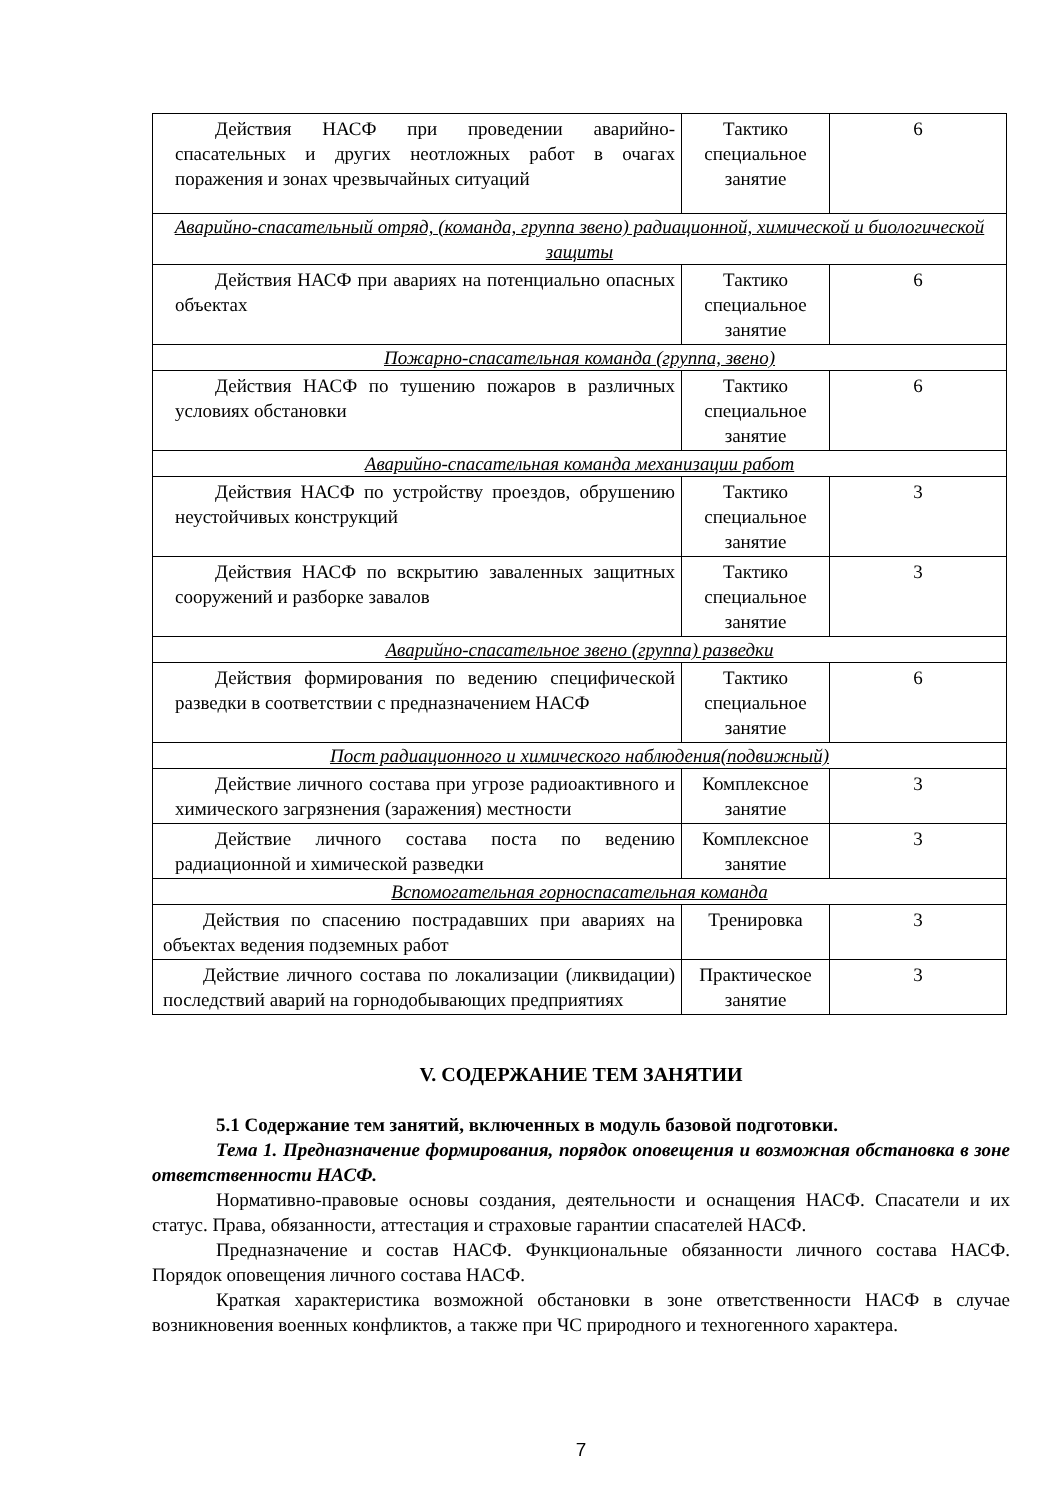| Действия НАСФ при проведении аварийно-спасательных и других неотложных работ в очагах поражения и зонах чрезвычайных ситуаций | Тактико специальное занятие | 6 |
| Аварийно-спасательный отряд, (команда, группа звено) радиационной, химической и биологической защиты | | |
| Действия НАСФ при авариях на потенциально опасных объектах | Тактико специальное занятие | 6 |
| Пожарно-спасательная команда (группа, звено) | | |
| Действия НАСФ по тушению пожаров в различных условиях обстановки | Тактико специальное занятие | 6 |
| Аварийно-спасательная команда механизации работ | | |
| Действия НАСФ по устройству проездов, обрушению неустойчивых конструкций | Тактико специальное занятие | 3 |
| Действия НАСФ по вскрытию заваленных защитных сооружений и разборке завалов | Тактико специальное занятие | 3 |
| Аварийно-спасательное звено (группа) разведки | | |
| Действия формирования по ведению специфической разведки в соответствии с предназначением НАСФ | Тактико специальное занятие | 6 |
| Пост радиационного и химического наблюдения(подвижный) | | |
| Действие личного состава при угрозе радиоактивного и химического загрязнения (заражения) местности | Комплексное занятие | 3 |
| Действие личного состава поста по ведению радиационной и химической разведки | Комплексное занятие | 3 |
| Вспомогательная горноспасательная команда | | |
| Действия по спасению пострадавших при авариях на объектах ведения подземных работ | Тренировка | 3 |
| Действие личного состава по локализации (ликвидации) последствий аварий на горнодобывающих предприятиях | Практическое занятие | 3 |
V. СОДЕРЖАНИЕ ТЕМ ЗАНЯТИИ
5.1 Содержание тем занятий, включенных в модуль базовой подготовки.
Тема 1. Предназначение формирования, порядок оповещения и возможная обстановка в зоне ответственности НАСФ.
Нормативно-правовые основы создания, деятельности и оснащения НАСФ. Спасатели и их статус. Права, обязанности, аттестация и страховые гарантии спасателей НАСФ.
Предназначение и состав НАСФ. Функциональные обязанности личного состава НАСФ. Порядок оповещения личного состава НАСФ.
Краткая характеристика возможной обстановки в зоне ответственности НАСФ в случае возникновения военных конфликтов, а также при ЧС природного и техногенного характера.
7